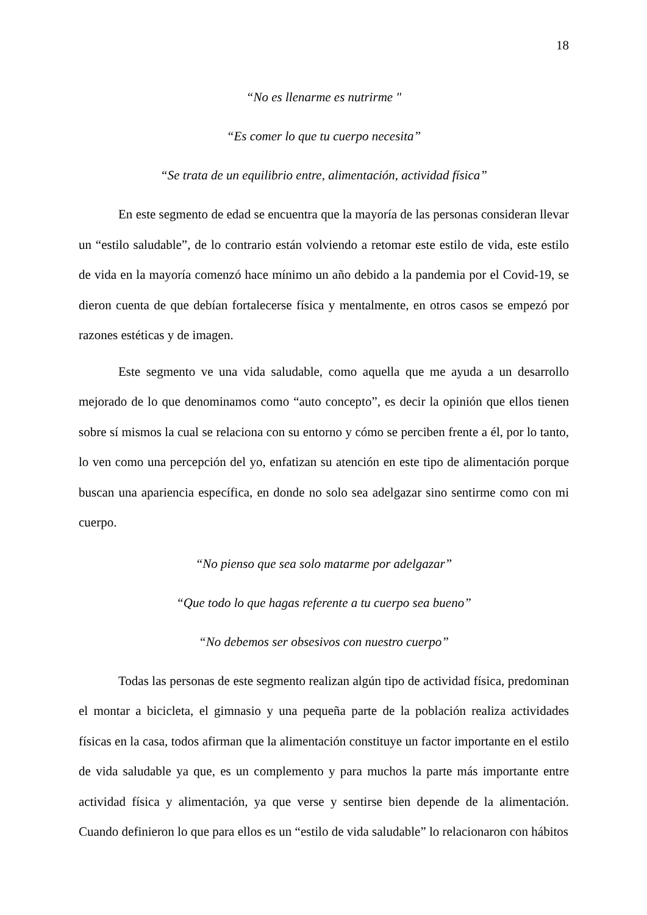18
“No es llenarme es nutrirme "
“Es comer lo que tu cuerpo necesita”
“Se trata de un equilibrio entre, alimentación, actividad física”
En este segmento de edad se encuentra que la mayoría de las personas consideran llevar un “estilo saludable”, de lo contrario están volviendo a retomar este estilo de vida, este estilo de vida en la mayoría comenzó hace mínimo un año debido a la pandemia por el Covid-19, se dieron cuenta de que debían fortalecerse física y mentalmente, en otros casos se empezó por razones estéticas y de imagen.
Este segmento ve una vida saludable, como aquella que me ayuda a un desarrollo mejorado de lo que denominamos como “auto concepto”, es decir la opinión que ellos tienen sobre sí mismos la cual se relaciona con su entorno y cómo se perciben frente a él, por lo tanto, lo ven como una percepción del yo, enfatizan su atención en este tipo de alimentación porque buscan una apariencia específica, en donde no solo sea adelgazar sino sentirme como con mi cuerpo.
“No pienso que sea solo matarme por adelgazar”
“Que todo lo que hagas referente a tu cuerpo sea bueno”
“No debemos ser obsesivos con nuestro cuerpo”
Todas las personas de este segmento realizan algún tipo de actividad física, predominan el montar a bicicleta, el gimnasio y una pequeña parte de la población realiza actividades físicas en la casa, todos afirman que la alimentación constituye un factor importante en el estilo de vida saludable ya que, es un complemento y para muchos la parte más importante entre actividad física y alimentación, ya que verse y sentirse bien depende de la alimentación. Cuando definieron lo que para ellos es un “estilo de vida saludable” lo relacionaron con hábitos